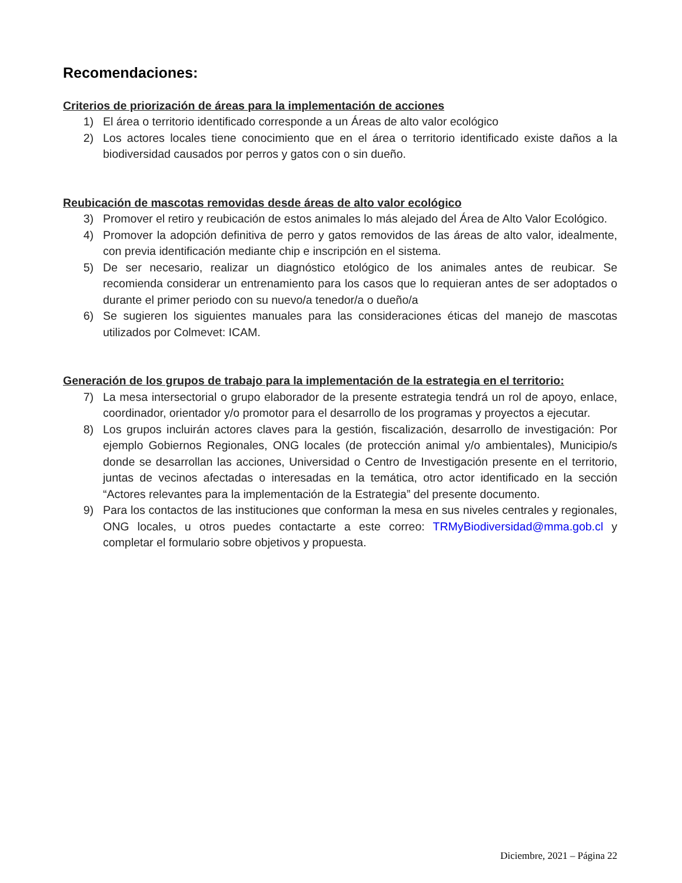Recomendaciones:
Criterios de priorización de áreas para la implementación de acciones
1) El área o territorio identificado corresponde a un Áreas de alto valor ecológico
2) Los actores locales tiene conocimiento que en el área o territorio identificado existe daños a la biodiversidad causados por perros y gatos con o sin dueño.
Reubicación de mascotas removidas desde áreas de alto valor ecológico
3) Promover el retiro y reubicación de estos animales lo más alejado del Área de Alto Valor Ecológico.
4) Promover la adopción definitiva de perro y gatos removidos de las áreas de alto valor, idealmente, con previa identificación mediante chip e inscripción en el sistema.
5) De ser necesario, realizar un diagnóstico etológico de los animales antes de reubicar. Se recomienda considerar un entrenamiento para los casos que lo requieran antes de ser adoptados o durante el primer periodo con su nuevo/a tenedor/a o dueño/a
6) Se sugieren los siguientes manuales para las consideraciones éticas del manejo de mascotas utilizados por Colmevet: ICAM.
Generación de los grupos de trabajo para la implementación de la estrategia en el territorio:
7) La mesa intersectorial o grupo elaborador de la presente estrategia tendrá un rol de apoyo, enlace, coordinador, orientador y/o promotor para el desarrollo de los programas y proyectos a ejecutar.
8) Los grupos incluirán actores claves para la gestión, fiscalización, desarrollo de investigación: Por ejemplo Gobiernos Regionales, ONG locales (de protección animal y/o ambientales), Municipio/s donde se desarrollan las acciones, Universidad o Centro de Investigación presente en el territorio, juntas de vecinos afectadas o interesadas en la temática, otro actor identificado en la sección “Actores relevantes para la implementación de la Estrategia” del presente documento.
9) Para los contactos de las instituciones que conforman la mesa en sus niveles centrales y regionales, ONG locales, u otros puedes contactarte a este correo: TRMyBiodiversidad@mma.gob.cl y completar el formulario sobre objetivos y propuesta.
Diciembre, 2021 – Página 22